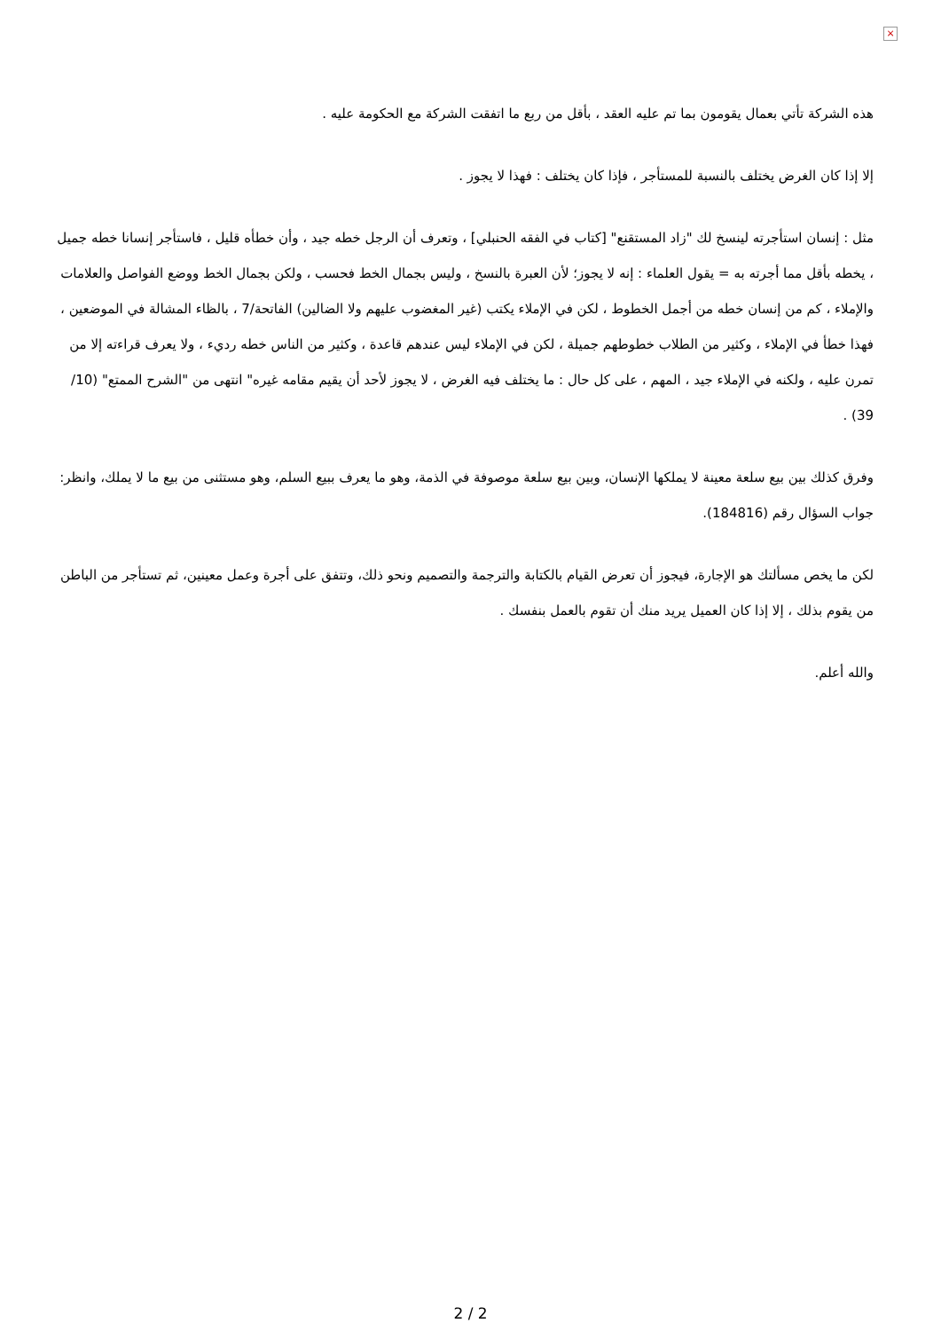×
هذه الشركة تأتي بعمال يقومون بما تم عليه العقد ، بأقل من ربع ما اتفقت الشركة مع الحكومة عليه .
إلا إذا كان الغرض يختلف بالنسبة للمستأجر ، فإذا كان يختلف : فهذا لا يجوز .
مثل : إنسان استأجرته لينسخ لك "زاد المستقنع" [كتاب في الفقه الحنبلي] ، وتعرف أن الرجل خطه جيد ، وأن خطأه قليل ، فاستأجر إنسانا خطه جميل ، يخطه بأقل مما أجرته به = يقول العلماء : إنه لا يجوز؛ لأن العبرة بالنسخ ، وليس بجمال الخط فحسب ، ولكن بجمال الخط ووضع الفواصل والعلامات والإملاء ، كم من إنسان خطه من أجمل الخطوط ، لكن في الإملاء يكتب (غير المغضوب عليهم ولا الضالين) الفاتحة/7 ، بالظاء المشالة في الموضعين ، فهذا خطأ في الإملاء ، وكثير من الطلاب خطوطهم جميلة ، لكن في الإملاء ليس عندهم قاعدة ، وكثير من الناس خطه رديء ، ولا يعرف قراءته إلا من تمرن عليه ، ولكنه في الإملاء جيد ، المهم ، على كل حال : ما يختلف فيه الغرض ، لا يجوز لأحد أن يقيم مقامه غيره" انتهى من "الشرح الممتع" (10/ 39) .
وفرق كذلك بين بيع سلعة معينة لا يملكها الإنسان، وبين بيع سلعة موصوفة في الذمة، وهو ما يعرف ببيع السلم، وهو مستثنى من بيع ما لا يملك، وانظر: جواب السؤال رقم (184816).
لكن ما يخص مسألتك هو الإجارة، فيجوز أن تعرض القيام بالكتابة والترجمة والتصميم ونحو ذلك، وتتفق على أجرة وعمل معينين، ثم تستأجر من الباطن من يقوم بذلك ، إلا إذا كان العميل يريد منك أن تقوم بالعمل بنفسك .
والله أعلم.
2 / 2